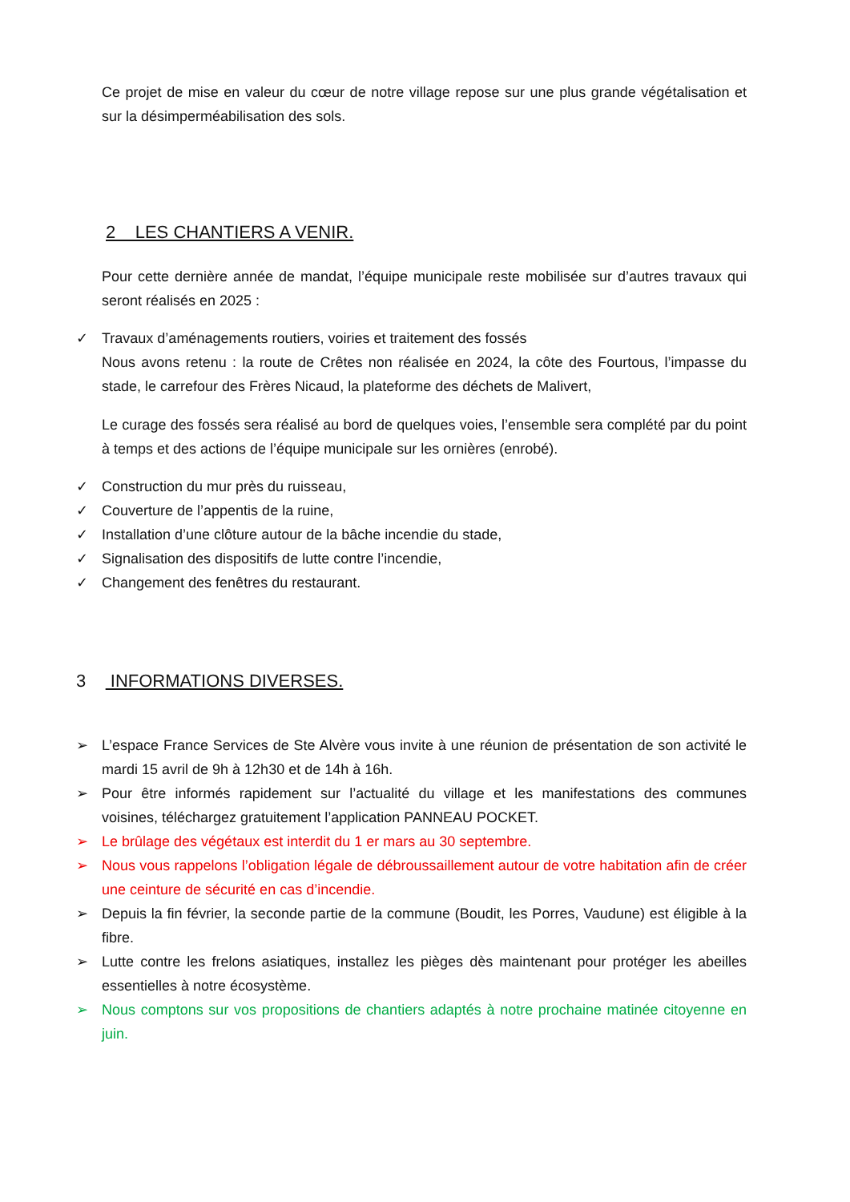Ce projet de mise en valeur du cœur de notre village repose sur une plus grande végétalisation et sur la désimperméabilisation des sols.
2 LES CHANTIERS A VENIR.
Pour cette dernière année de mandat, l’équipe municipale reste mobilisée sur d’autres travaux qui seront réalisés en 2025 :
✓ Travaux d’aménagements routiers, voiries et traitement des fossés
Nous avons retenu : la route de Crêtes non réalisée en 2024, la côte des Fourtous, l’impasse du stade, le carrefour des Frères Nicaud, la plateforme des déchets de Malivert,
Le curage des fossés sera réalisé au bord de quelques voies, l’ensemble sera complété par du point à temps et des actions de l’équipe municipale sur les ornières (enrobé).
✓ Construction du mur près du ruisseau,
✓ Couverture de l’appentis de la ruine,
✓ Installation d’une clôture autour de la bâche incendie du stade,
✓ Signalisation des dispositifs de lutte contre l’incendie,
✓ Changement des fenêtres du restaurant.
3 INFORMATIONS DIVERSES.
➢ L’espace France Services de Ste Alvère vous invite à une réunion de présentation de son activité le mardi 15 avril de 9h à 12h30 et de 14h à 16h.
➢ Pour être informés rapidement sur l’actualité du village et les manifestations des communes voisines, téléchargez gratuitement l’application PANNEAU POCKET.
➢ Le brûlage des végétaux est interdit du 1 er mars au 30 septembre.
➢ Nous vous rappelons l’obligation légale de débroussaillement autour de votre habitation afin de créer une ceinture de sécurité en cas d’incendie.
➢ Depuis la fin février, la seconde partie de la commune (Boudit, les Porres, Vaudune) est éligible à la fibre.
➢ Lutte contre les frelons asiatiques, installez les pièges dès maintenant pour protéger les abeilles essentielles à notre écosystème.
➢ Nous comptons sur vos propositions de chantiers adaptés à notre prochaine matinée citoyenne en juin.